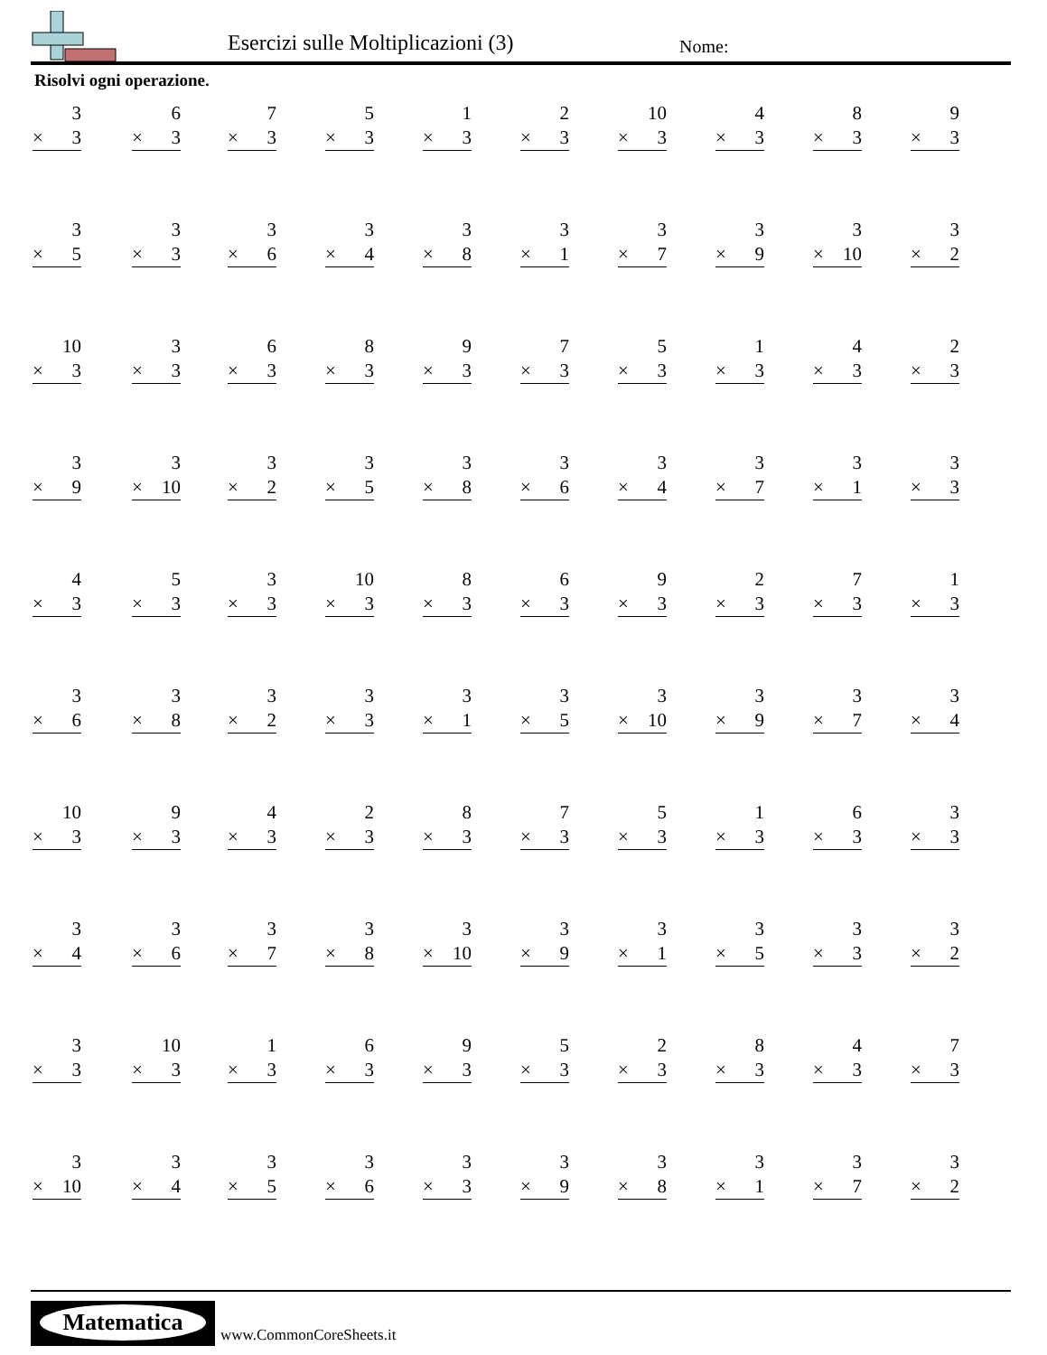Esercizi sulle Moltiplicazioni (3)
Nome:
Risolvi ogni operazione.
3
× 3
6
× 3
7
× 3
5
× 3
1
× 3
2
× 3
10
× 3
4
× 3
8
× 3
9
× 3
3
× 5
3
× 3
3
× 6
3
× 4
3
× 8
3
× 1
3
× 7
3
× 9
3
× 10
3
× 2
10
× 3
3
× 3
6
× 3
8
× 3
9
× 3
7
× 3
5
× 3
1
× 3
4
× 3
2
× 3
3
× 9
3
× 10
3
× 2
3
× 5
3
× 8
3
× 6
3
× 4
3
× 7
3
× 1
3
× 3
4
× 3
5
× 3
3
× 3
10
× 3
8
× 3
6
× 3
9
× 3
2
× 3
7
× 3
1
× 3
3
× 6
3
× 8
3
× 2
3
× 3
3
× 1
3
× 5
3
× 10
3
× 9
3
× 7
3
× 4
10
× 3
9
× 3
4
× 3
2
× 3
8
× 3
7
× 3
5
× 3
1
× 3
6
× 3
3
× 3
3
× 4
3
× 6
3
× 7
3
× 8
3
× 10
3
× 9
3
× 1
3
× 5
3
× 3
3
× 2
3
× 3
10
× 3
1
× 3
6
× 3
9
× 3
5
× 3
2
× 3
8
× 3
4
× 3
7
× 3
3
× 10
3
× 4
3
× 5
3
× 6
3
× 3
3
× 9
3
× 8
3
× 1
3
× 7
3
× 2
Matematica
www.CommonCoreSheets.it